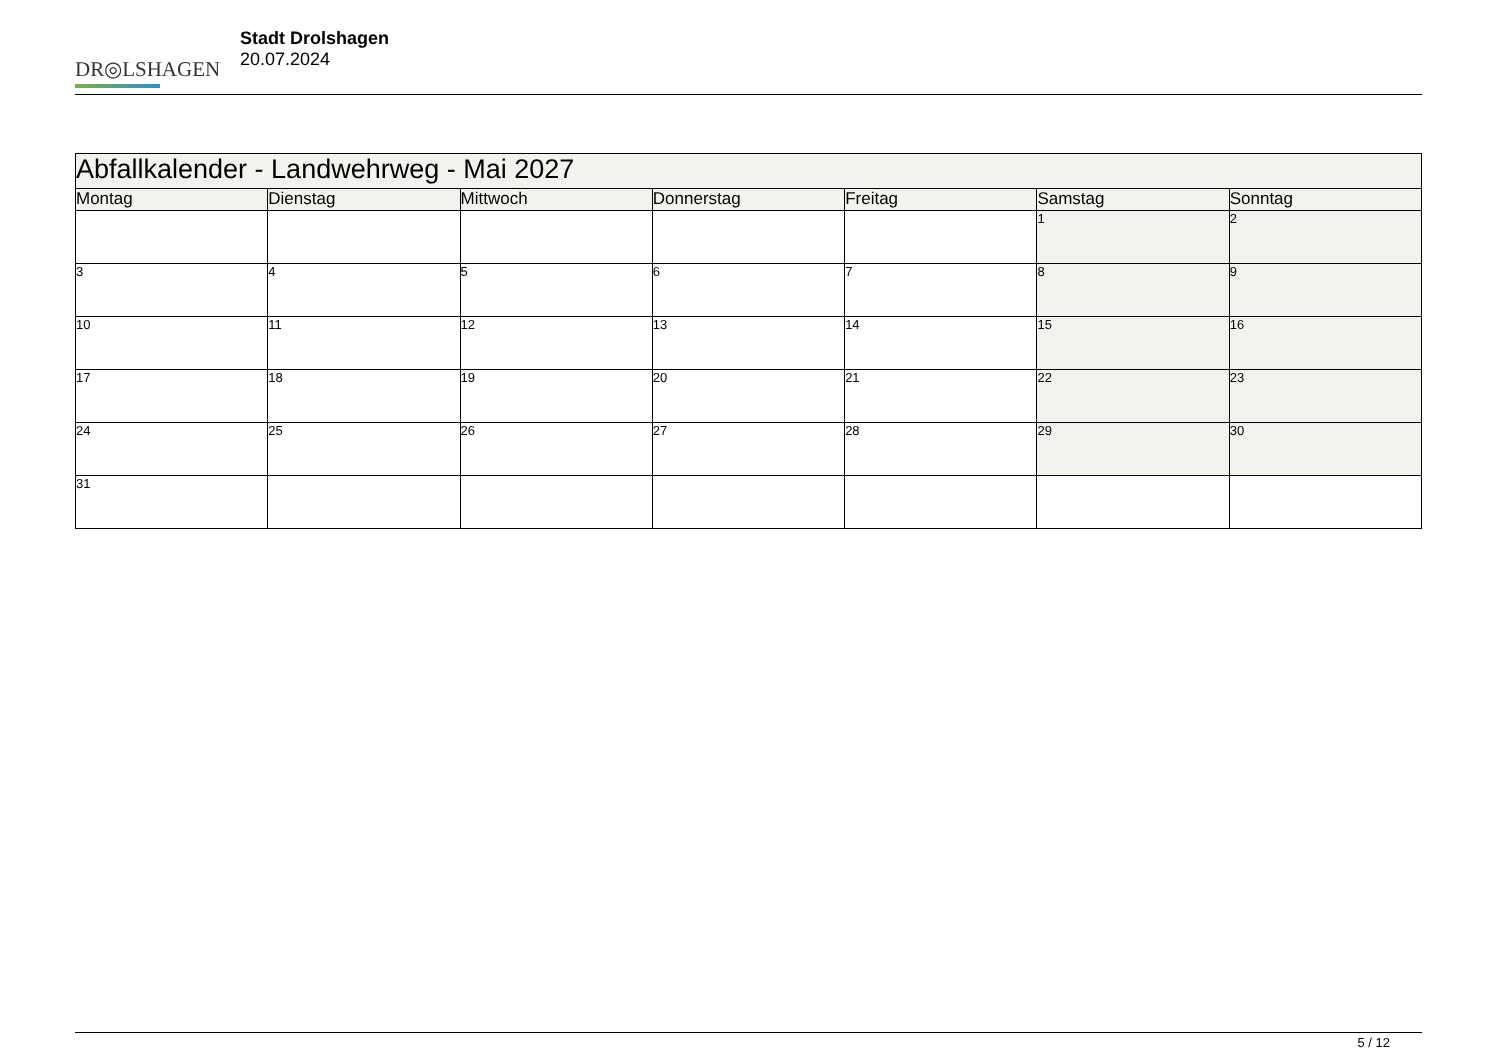DR◎LSHAGEN
Stadt Drolshagen
20.07.2024
| Abfallkalender - Landwehrweg - Mai 2027 | | | | | | |
| --- | --- | --- | --- | --- | --- | --- |
| Montag | Dienstag | Mittwoch | Donnerstag | Freitag | Samstag | Sonntag |
| | | | | | 1 | 2 |
| 3 | 4 | 5 | 6 | 7 | 8 | 9 |
| 10 | 11 | 12 | 13 | 14 | 15 | 16 |
| 17 | 18 | 19 | 20 | 21 | 22 | 23 |
| 24 | 25 | 26 | 27 | 28 | 29 | 30 |
| 31 | | | | | | |
5 / 12